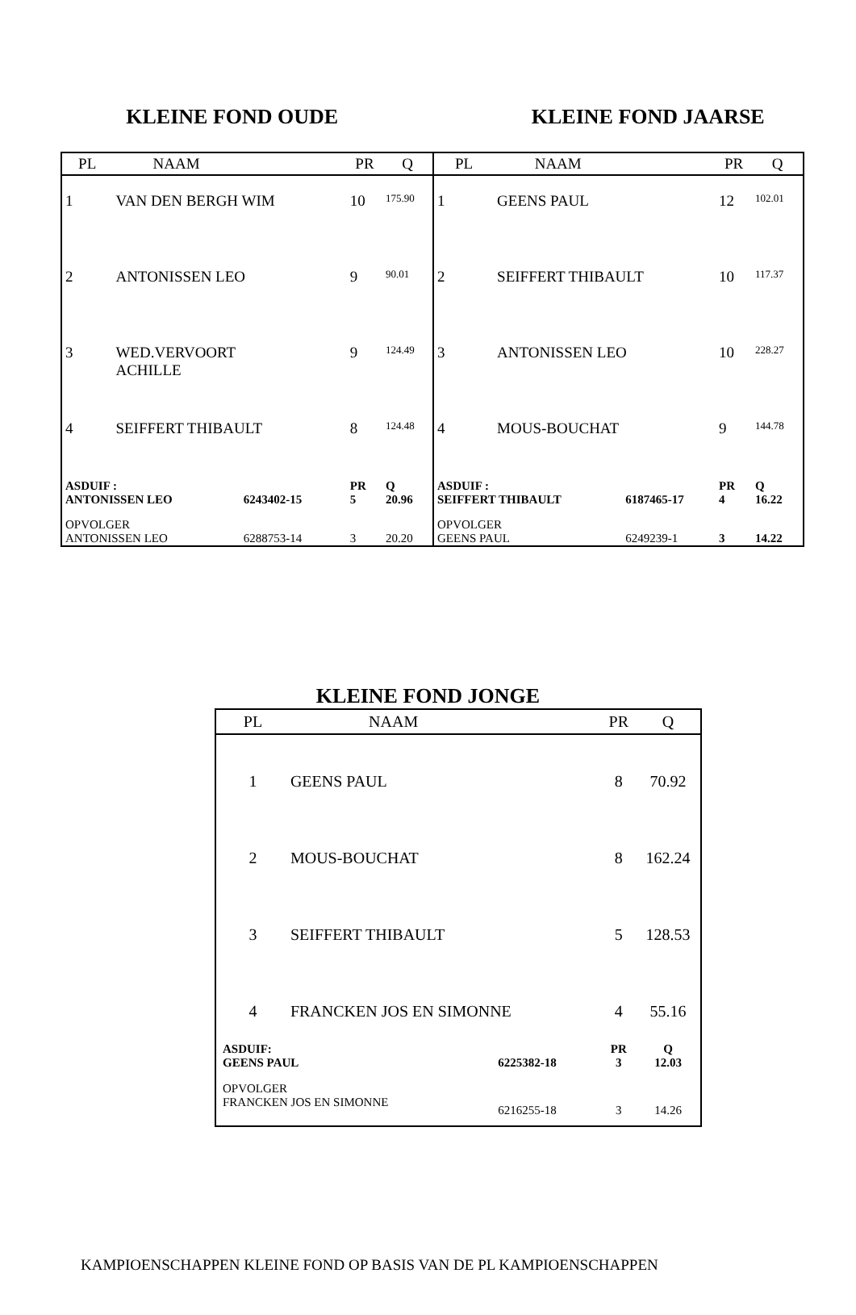KLEINE FOND OUDE KLEINE FOND JAARSE
| PL | NAAM | | PR | Q |
| --- | --- | --- | --- | --- |
| 1 | VAN DEN BERGH WIM | | 10 | 175.90 |
| 2 | ANTONISSEN LEO | | 9 | 90.01 |
| 3 | WED.VERVOORT ACHILLE | | 9 | 124.49 |
| 4 | SEIFFERT THIBAULT | | 8 | 124.48 |
| ASDUIF : ANTONISSEN LEO | | 6243402-15 | PR 5 | Q 20.96 |
| OPVOLGER ANTONISSEN LEO | | 6288753-14 | 3 | 20.20 |
| PL | NAAM | | PR | Q |
| --- | --- | --- | --- | --- |
| 1 | GEENS PAUL | | 12 | 102.01 |
| 2 | SEIFFERT THIBAULT | | 10 | 117.37 |
| 3 | ANTONISSEN LEO | | 10 | 228.27 |
| 4 | MOUS-BOUCHAT | | 9 | 144.78 |
| ASDUIF : SEIFFERT THIBAULT | | 6187465-17 | PR 4 | Q 16.22 |
| OPVOLGER GEENS PAUL | | 6249239-1 | 3 | 14.22 |
KLEINE FOND JONGE
| PL | NAAM | | PR | Q |
| --- | --- | --- | --- | --- |
| 1 | GEENS PAUL | | 8 | 70.92 |
| 2 | MOUS-BOUCHAT | | 8 | 162.24 |
| 3 | SEIFFERT THIBAULT | | 5 | 128.53 |
| 4 | FRANCKEN JOS EN SIMONNE | | 4 | 55.16 |
| ASDUIF: GEENS PAUL | | 6225382-18 | PR 3 | Q 12.03 |
| OPVOLGER FRANCKEN JOS EN SIMONNE | | 6216255-18 | 3 | 14.26 |
KAMPIOENSCHAPPEN KLEINE FOND OP BASIS VAN DE PL KAMPIOENSCHAPPEN